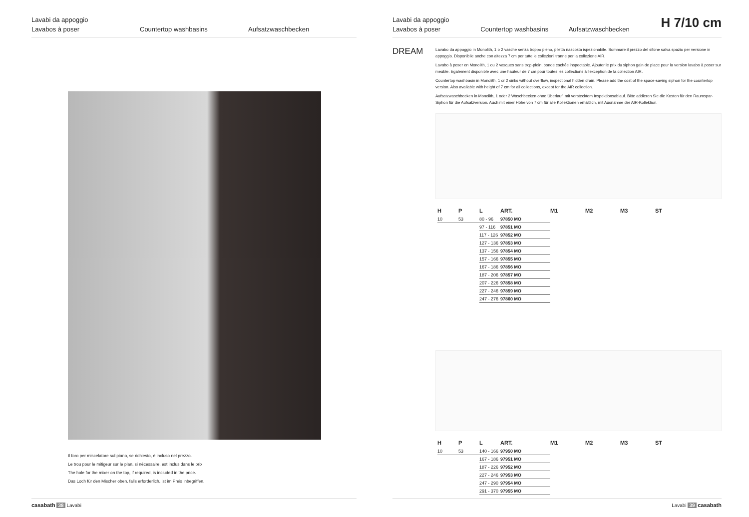Lavabi da appoggio
Lavabos à poser Countertop washbasins Aufsatzwaschbecken
Il foro per miscelatore sul piano, se richiesto, è incluso nel prezzo.
Le trou pour le mitigeur sur le plan, si nécessaire, est inclus dans le prix
The hole for the mixer on the top, if required, is included in the price.
Das Loch für den Mischer oben, falls erforderlich, ist im Preis inbegriffen.
casabath 38 Lavabi
Lavabi da appoggio
Lavabos à poser Countertop washbasins Aufsatzwaschbecken
H 7/10 cm
DREAM
Lavabo da appoggio in Monolith, 1 o 2 vasche senza troppo pieno, piletta nascosta ispezionabile. Sommare il prezzo del sifone salva spazio per versione in appoggio. Disponibile anche con altezza 7 cm per tutte le collezioni tranne per la collezione AIR.
Lavabo à poser en Monolith, 1 ou 2 vasques sans trop-plein, bonde cachée inspectable. Ajouter le prix du siphon gain de place pour la version lavabo à poser sur meuble. Egalement disponible avec une hauteur de 7 cm pour toutes les collections à l'exception de la collection AIR.
Countertop washbasin in Monolith, 1 or 2 sinks without overflow, inspectional hidden drain. Please add the cost of the space-saving siphon for the countertop version. Also available with height of 7 cm for all collections, except for the AIR collection.
Aufsatzwaschbecken in Monolith, 1 oder 2 Waschbecken ohne Überlauf, mit verstecktem Inspektionsablauf. Bitte addieren Sie die Kosten für den Raumspar-Siphon für die Aufsatzversion. Auch mit einer Höhe von 7 cm für alle Kollektionen erhältlich, mit Ausnahme der AIR-Kollektion.
| H | P | L | ART. | M1 | M2 | M3 | ST |
| --- | --- | --- | --- | --- | --- | --- | --- |
| 10 | 53 | 80 - 96 | 97850 MO | | | | |
| | | 97 - 116 | 97851 MO | | | | |
| | | 117 - 126 | 97852 MO | | | | |
| | | 127 - 136 | 97853 MO | | | | |
| | | 137 - 156 | 97854 MO | | | | |
| | | 157 - 166 | 97855 MO | | | | |
| | | 167 - 186 | 97856 MO | | | | |
| | | 187 - 206 | 97857 MO | | | | |
| | | 207 - 226 | 97858 MO | | | | |
| | | 227 - 246 | 97859 MO | | | | |
| | | 247 - 276 | 97860 MO | | | | |
| H | P | L | ART. | M1 | M2 | M3 | ST |
| --- | --- | --- | --- | --- | --- | --- | --- |
| 10 | 53 | 140 - 166 | 97950 MO | | | | |
| | | 167 - 186 | 97951 MO | | | | |
| | | 187 - 226 | 97952 MO | | | | |
| | | 227 - 246 | 97953 MO | | | | |
| | | 247 - 290 | 97954 MO | | | | |
| | | 291 - 370 | 97955 MO | | | | |
Lavabi 39 casabath